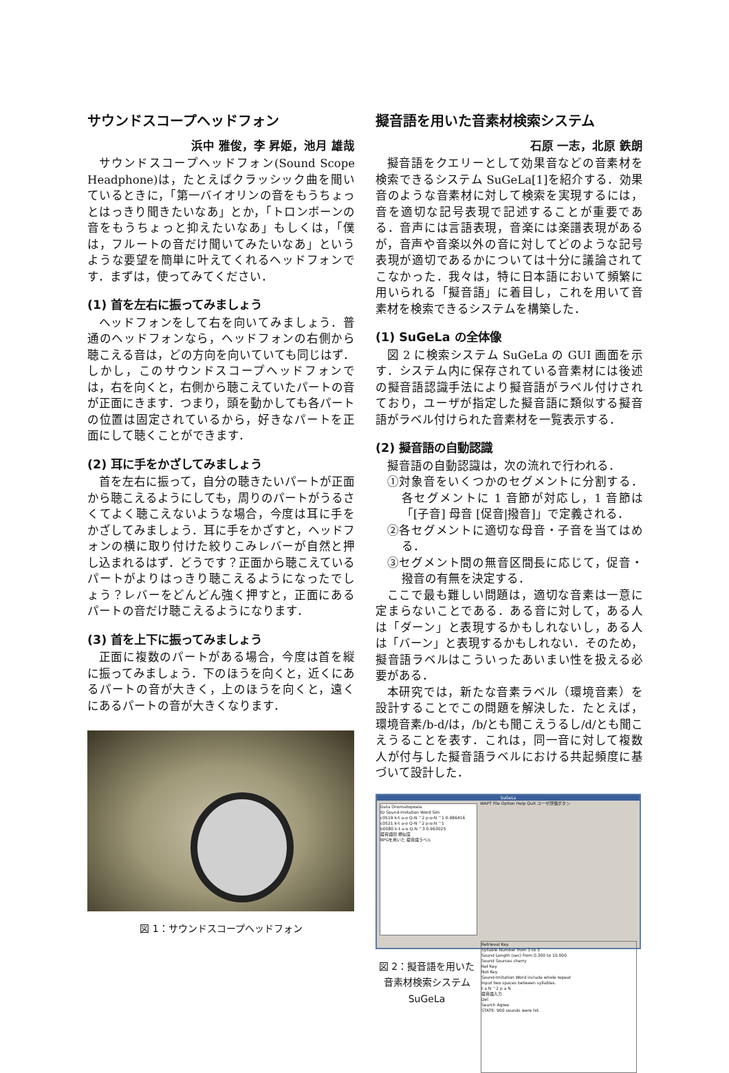サウンドスコープヘッドフォン
浜中 雅俊，李 昇姫，池月 雄哉
サウンドスコープヘッドフォン(Sound Scope Headphone)は，たとえばクラッシック曲を聞いているときに，「第一バイオリンの音をもうちょっとはっきり聞きたいなあ」とか，「トロンボーンの音をもうちょっと抑えたいなあ」もしくは，「僕は，フルートの音だけ聞いてみたいなあ」というような要望を簡単に叶えてくれるヘッドフォンです．まずは，使ってみてください．
(1) 首を左右に振ってみましょう
ヘッドフォンをして右を向いてみましょう．普通のヘッドフォンなら，ヘッドフォンの右側から聴こえる音は，どの方向を向いていても同じはず．しかし，このサウンドスコープヘッドフォンでは，右を向くと，右側から聴こえていたパートの音が正面にきます．つまり，頭を動かしても各パートの位置は固定されているから，好きなパートを正面にして聴くことができます．
(2) 耳に手をかざしてみましょう
首を左右に振って，自分の聴きたいパートが正面から聴こえるようにしても，周りのパートがうるさくてよく聴こえないような場合，今度は耳に手をかざしてみましょう．耳に手をかざすと，ヘッドフォンの横に取り付けた絞りこみレバーが自然と押し込まれるはず．どうです？正面から聴こえているパートがよりはっきり聴こえるようになったでしょう？レバーをどんどん強く押すと，正面にあるパートの音だけ聴こえるようになります．
(3) 首を上下に振ってみましょう
正面に複数のパートがある場合，今度は首を縦に振ってみましょう．下のほうを向くと，近くにあるパートの音が大きく，上のほうを向くと，遠くにあるパートの音が大きくなります．
図 1：サウンドスコープヘッドフォン
擬音語を用いた音素材検索システム
石原 一志，北原 鉄朗
擬音語をクエリーとして効果音などの音素材を検索できるシステム SuGeLa[1]を紹介する．効果音のような音素材に対して検索を実現するには，音を適切な記号表現で記述することが重要である．音声には言語表現，音楽には楽譜表現があるが，音声や音楽以外の音に対してどのような記号表現が適切であるかについては十分に議論されてこなかった．我々は，特に日本語において頻繁に用いられる「擬音語」に着目し，これを用いて音素材を検索できるシステムを構築した．
(1) SuGeLa の全体像
図 2 に検索システム SuGeLa の GUI 画面を示す．システム内に保存されている音素材には後述の擬音語認識手法により擬音語がラベル付けされており，ユーザが指定した擬音語に類似する擬音語がラベル付けられた音素材を一覧表示する．
(2) 擬音語の自動認識
擬音語の自動認識は，次の流れで行われる．
①対象音をいくつかのセグメントに分割する．各セグメントに 1 音節が対応し，1 音節は「[子音] 母音 [促音|撥音]」で定義される．
②各セグメントに適切な母音・子音を当てはめる．
③セグメント間の無音区間長に応じて，促音・撥音の有無を決定する．
ここで最も難しい問題は，適切な音素は一意に定まらないことである．ある音に対して，ある人は「ダーン」と表現するかもしれないし，ある人は「バーン」と表現するかもしれない．そのため，擬音語ラベルはこういったあいまい性を扱える必要がある．
本研究では，新たな音素ラベル（環境音素）を設計することでこの問題を解決した．たとえば，環境音素/b-d/は，/b/とも聞こえうるし/d/とも聞こえうることを表す．これは，同一音に対して複数人が付与した擬音語ラベルにおける共起頻度に基づいて設計した．
SuGeLa
WAPT File Option Help Quit ユーザ評価ボタン
Data Onomatopoeia
ID Sound-Imitation Word Sim
c0519 k-t a-o Q-N ^2 p:o:N ^1 0.986416
c0521 k-t a-o Q-N ^2 p:o:N ^1
b0080 k-t a-o Q-N ^3 0.963025
擬音語間 類似度
BPGを用いた 擬音語ラベル
Retrieval Key
Syllable Number from 3 to 3
Sound Length (sec) from 0.300 to 10.000
Sound Sources cherry
Ret Key
Not Key
Sound-Imitation Word include whole repeat
Input two spaces between syllables.
t a N ^2 p a N
擬音語入力
Del
Search Agree
STATE: 900 sounds were hit.
図 2：擬音語を用いた音素材検索システム SuGeLa